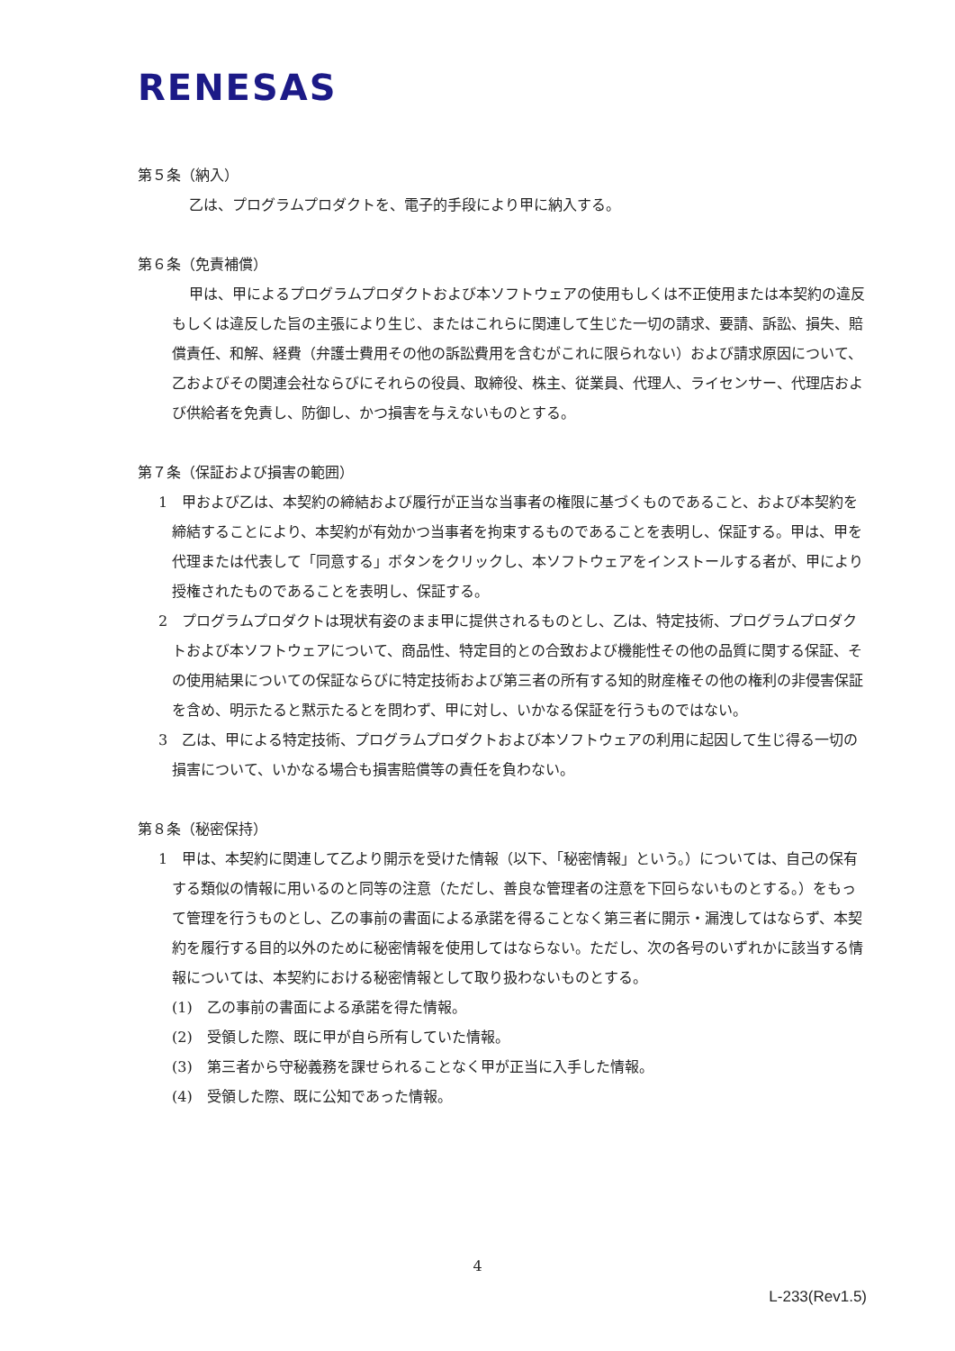RENESAS
第５条（納入）
乙は、プログラムプロダクトを、電子的手段により甲に納入する。
第６条（免責補償）
甲は、甲によるプログラムプロダクトおよび本ソフトウェアの使用もしくは不正使用または本契約の違反もしくは違反した旨の主張により生じ、またはこれらに関連して生じた一切の請求、要請、訴訟、損失、賠償責任、和解、経費（弁護士費用その他の訴訟費用を含むがこれに限られない）および請求原因について、乙およびその関連会社ならびにそれらの役員、取締役、株主、従業員、代理人、ライセンサー、代理店および供給者を免責し、防御し、かつ損害を与えないものとする。
第７条（保証および損害の範囲）
1　甲および乙は、本契約の締結および履行が正当な当事者の権限に基づくものであること、および本契約を締結することにより、本契約が有効かつ当事者を拘束するものであることを表明し、保証する。甲は、甲を代理または代表して「同意する」ボタンをクリックし、本ソフトウェアをインストールする者が、甲により授権されたものであることを表明し、保証する。
2　プログラムプロダクトは現状有姿のまま甲に提供されるものとし、乙は、特定技術、プログラムプロダクトおよび本ソフトウェアについて、商品性、特定目的との合致および機能性その他の品質に関する保証、その使用結果についての保証ならびに特定技術および第三者の所有する知的財産権その他の権利の非侵害保証を含め、明示たると黙示たるとを問わず、甲に対し、いかなる保証を行うものではない。
3　乙は、甲による特定技術、プログラムプロダクトおよび本ソフトウェアの利用に起因して生じ得る一切の損害について、いかなる場合も損害賠償等の責任を負わない。
第８条（秘密保持）
1　甲は、本契約に関連して乙より開示を受けた情報（以下、「秘密情報」という。）については、自己の保有する類似の情報に用いるのと同等の注意（ただし、善良な管理者の注意を下回らないものとする。）をもって管理を行うものとし、乙の事前の書面による承諾を得ることなく第三者に開示・漏洩してはならず、本契約を履行する目的以外のために秘密情報を使用してはならない。ただし、次の各号のいずれかに該当する情報については、本契約における秘密情報として取り扱わないものとする。
(1)　乙の事前の書面による承諾を得た情報。
(2)　受領した際、既に甲が自ら所有していた情報。
(3)　第三者から守秘義務を課せられることなく甲が正当に入手した情報。
(4)　受領した際、既に公知であった情報。
4
L-233(Rev1.5)